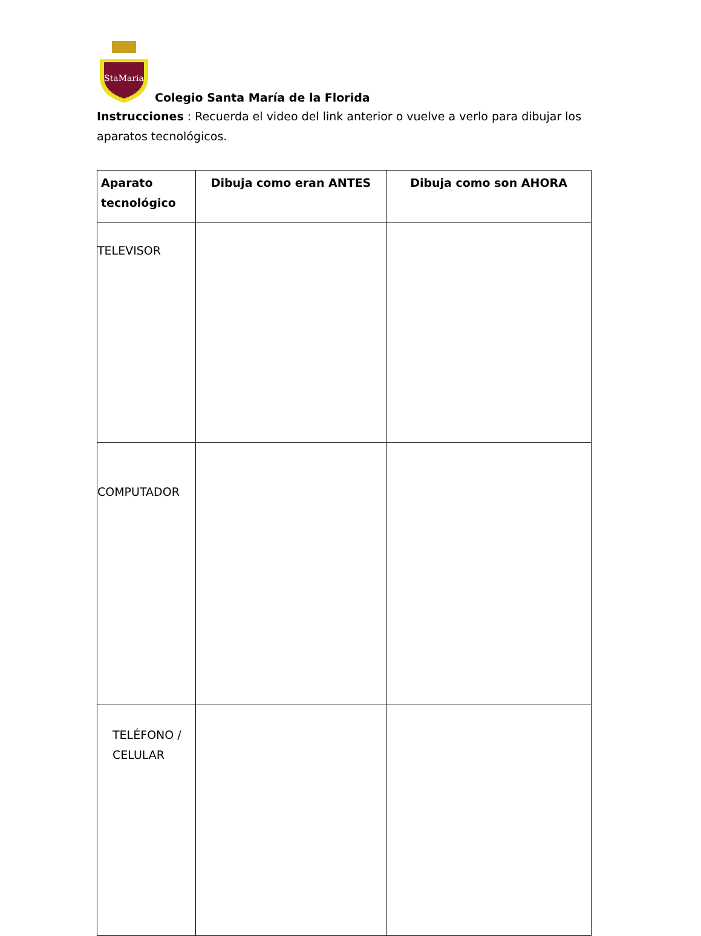StaMaria
Colegio Santa María de la Florida
Instrucciones : Recuerda el video del link anterior o vuelve a verlo para dibujar los aparatos tecnológicos.
| Aparato tecnológico | Dibuja como eran ANTES | Dibuja como son AHORA |
| --- | --- | --- |
| TELEVISOR | | |
| COMPUTADOR | | |
| TELÉFONO / CELULAR | | |